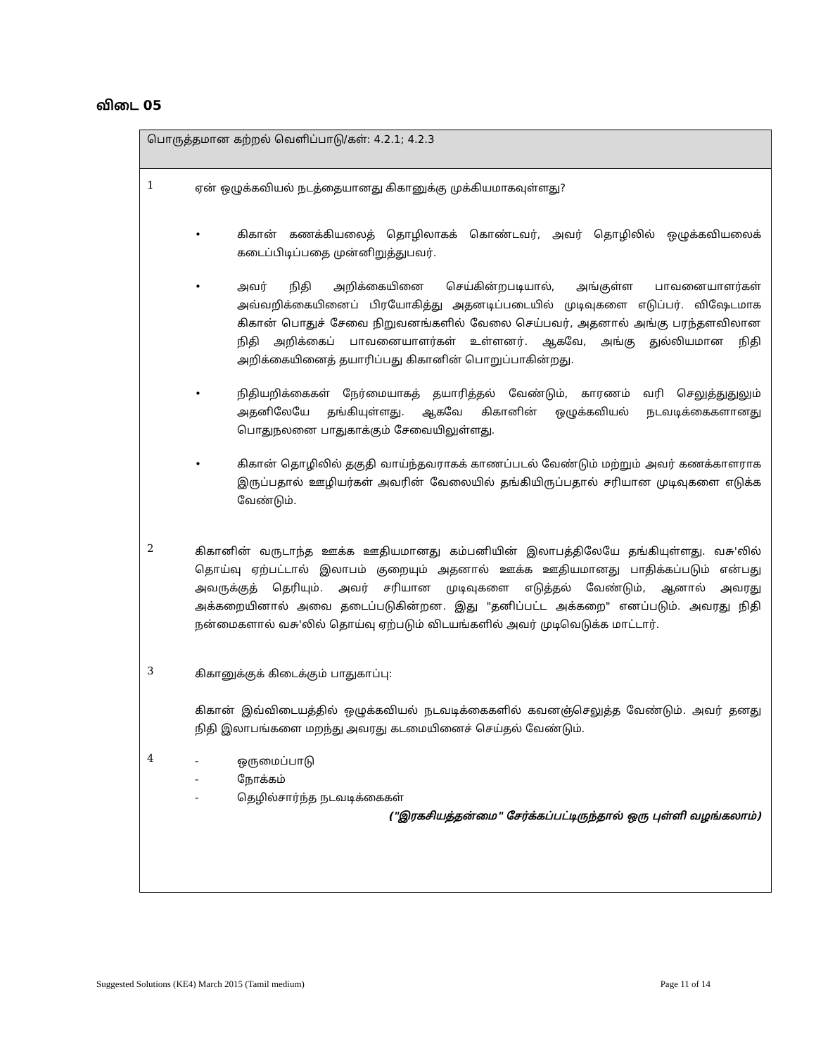விடை 05
பொருத்தமான கற்றல் வெளிப்பாடு/கள்: 4.2.1; 4.2.3
1
ஏன் ஒழுக்கவியல் நடத்தையானது கிகானுக்கு முக்கியமாகவுள்ளது?
• கிகான் கணக்கியலைத் தொழிலாகக் கொண்டவர், அவர் தொழிலில் ஒழுக்கவியலைக் கடைப்பிடிப்பதை முன்னிறுத்துபவர்.
• அவர் நிதி அறிக்கையினை செய்கின்றபடியால், அங்குள்ள பாவனையாளர்கள் அவ்வறிக்கையினைப் பிரயோகித்து அதனடிப்படையில் முடிவுகளை எடுப்பர். விஷேடமாக கிகான் பொதுச் சேவை நிறுவனங்களில் வேலை செய்பவர், அதனால் அங்கு பரந்தளவிலான நிதி அறிக்கைப் பாவனையாளர்கள் உள்ளனர். ஆகவே, அங்கு துல்லியமான நிதி அறிக்கையினைத் தயாரிப்பது கிகானின் பொறுப்பாகின்றது.
• நிதியறிக்கைகள் நேர்மையாகத் தயாரித்தல் வேண்டும், காரணம் வரி செலுத்துதுலும் அதனிலேயே தங்கியுள்ளது. ஆகவே கிகானின் ஒழுக்கவியல் நடவடிக்கைகளானது பொதுநலனை பாதுகாக்கும் சேவையிலுள்ளது.
• கிகான் தொழிலில் தகுதி வாய்ந்தவராகக் காணப்படல் வேண்டும் மற்றும் அவர் கணக்காளராக இருப்பதால் ஊழியர்கள் அவரின் வேலையில் தங்கியிருப்பதால் சரியான முடிவுகளை எடுக்க வேண்டும்.
2
கிகானின் வருடாந்த ஊக்க ஊதியமானது கம்பனியின் இலாபத்திலேயே தங்கியுள்ளது. வசு'லில் தொய்வு ஏற்பட்டால் இலாபம் குறையும் அதனால் ஊக்க ஊதியமானது பாதிக்கப்படும் என்பது அவருக்குத் தெரியும். அவர் சரியான முடிவுகளை எடுத்தல் வேண்டும், ஆனால் அவரது அக்கறையினால் அவை தடைப்படுகின்றன. இது "தனிப்பட்ட அக்கறை" எனப்படும். அவரது நிதி நன்மைகளால் வசு'லில் தொய்வு ஏற்படும் விடயங்களில் அவர் முடிவெடுக்க மாட்டார்.
3
கிகானுக்குக் கிடைக்கும் பாதுகாப்பு:
கிகான் இவ்விடையத்தில் ஒழுக்கவியல் நடவடிக்கைகளில் கவனஞ்செலுத்த வேண்டும். அவர் தனது நிதி இலாபங்களை மறந்து அவரது கடமையினைச் செய்தல் வேண்டும்.
4
- ஒருமைப்பாடு
- நோக்கம்
- தெழில்சார்ந்த நடவடிக்கைகள்
("இரகசியத்தன்மை" சேர்க்கப்பட்டிருந்தால் ஒரு புள்ளி வழங்கலாம்)
Suggested Solutions (KE4) March 2015 (Tamil medium) Page 11 of 14